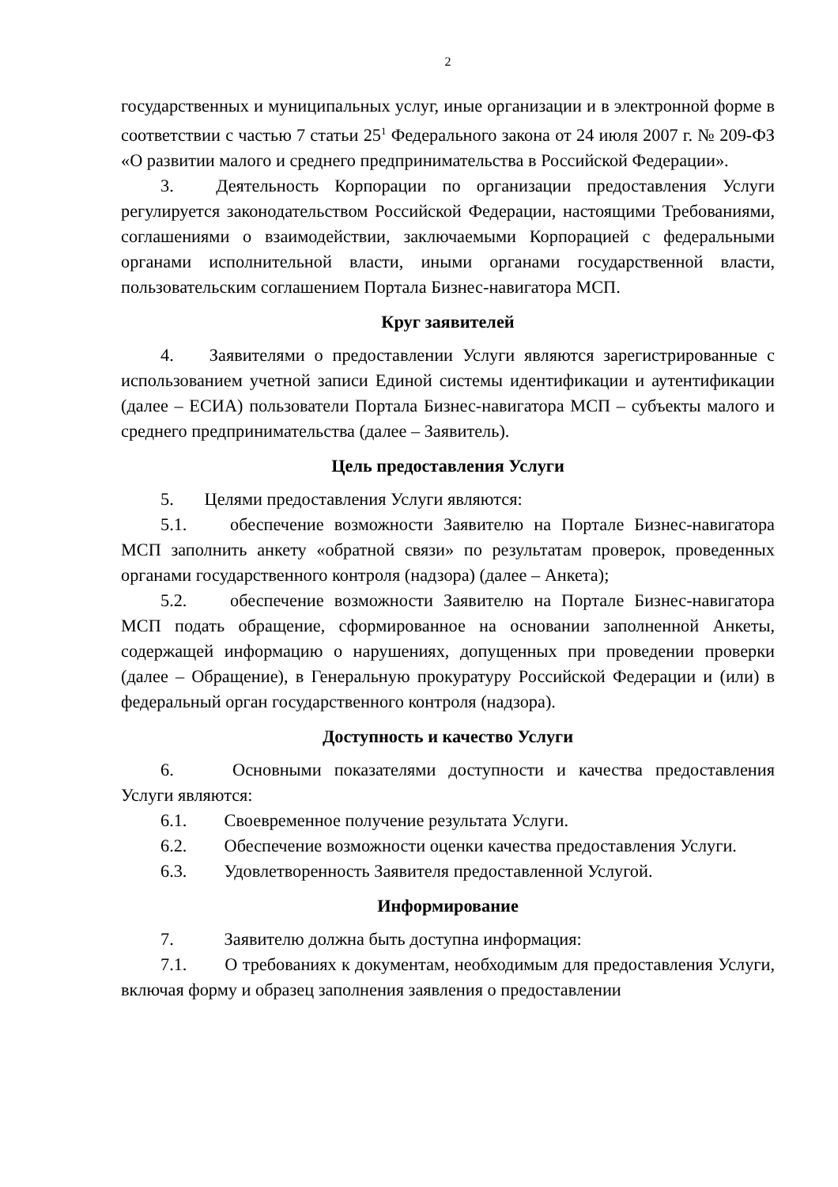2
государственных и муниципальных услуг, иные организации и в электронной форме в соответствии с частью 7 статьи 25<sup>1</sup> Федерального закона от 24 июля 2007 г. № 209-ФЗ «О развитии малого и среднего предпринимательства в Российской Федерации».
3. Деятельность Корпорации по организации предоставления Услуги регулируется законодательством Российской Федерации, настоящими Требованиями, соглашениями о взаимодействии, заключаемыми Корпорацией с федеральными органами исполнительной власти, иными органами государственной власти, пользовательским соглашением Портала Бизнес-навигатора МСП.
Круг заявителей
4. Заявителями о предоставлении Услуги являются зарегистрированные с использованием учетной записи Единой системы идентификации и аутентификации (далее – ЕСИА) пользователи Портала Бизнес-навигатора МСП – субъекты малого и среднего предпринимательства (далее – Заявитель).
Цель предоставления Услуги
5. Целями предоставления Услуги являются:
5.1. обеспечение возможности Заявителю на Портале Бизнес-навигатора МСП заполнить анкету «обратной связи» по результатам проверок, проведенных органами государственного контроля (надзора) (далее – Анкета);
5.2. обеспечение возможности Заявителю на Портале Бизнес-навигатора МСП подать обращение, сформированное на основании заполненной Анкеты, содержащей информацию о нарушениях, допущенных при проведении проверки (далее – Обращение), в Генеральную прокуратуру Российской Федерации и (или) в федеральный орган государственного контроля (надзора).
Доступность и качество Услуги
6. Основными показателями доступности и качества предоставления Услуги являются:
6.1. Своевременное получение результата Услуги.
6.2. Обеспечение возможности оценки качества предоставления Услуги.
6.3. Удовлетворенность Заявителя предоставленной Услугой.
Информирование
7. Заявителю должна быть доступна информация:
7.1. О требованиях к документам, необходимым для предоставления Услуги, включая форму и образец заполнения заявления о предоставлении